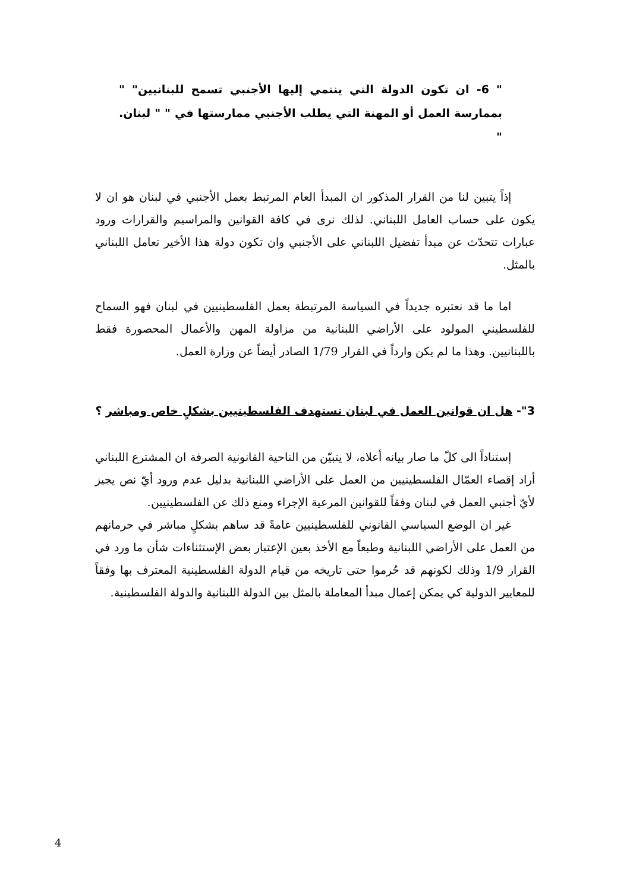" 6- ان تكون الدولة التي ينتمي إليها الأجنبي تسمح للبنانيين" " بممارسة العمل أو المهنة التي يطلب الأجنبي ممارستها في " " لبنان. "
إذاً يتبين لنا من القرار المذكور ان المبدأ العام المرتبط بعمل الأجنبي في لبنان هو ان لا يكون على حساب العامل اللبناني. لذلك نرى في كافة القوانين والمراسيم والقرارات ورود عبارات تتحدّث عن مبدأ تفضيل اللبناني على الأجنبي وان تكون دولة هذا الأخير تعامل اللبناني بالمثل.
اما ما قد نعتبره جديداً في السياسة المرتبطة بعمل الفلسطينيين في لبنان فهو السماح للفلسطيني المولود على الأراضي اللبنانية من مزاولة المهن والأعمال المحصورة فقط باللبنانيين. وهذا ما لم يكن وارداً في القرار 1/79 الصادر أيضاً عن وزارة العمل.
3"- هل ان قوانين العمل في لبنان تستهدف الفلسطينيين بشكلٍ خاص ومباشر ؟
إستناداً الى كلّ ما صار بيانه أعلاه، لا يتبيّن من الناحية القانونية الصرفة ان المشترع اللبناني أراد إقصاء العمّال الفلسطينيين من العمل على الأراضي اللبنانية بدليل عدم ورود أيّ نص يجيز لأيّ أجنبي العمل في لبنان وفقاً للقوانين المرعية الإجراء ومنع ذلك عن الفلسطينيين.
غير ان الوضع السياسي القانوني للفلسطينيين عامةً قد ساهم بشكلٍ مباشر في حرمانهم من العمل على الأراضي اللبنانية وطبعاً مع الأخذ بعين الإعتبار بعض الإستثناءات شأن ما ورد في القرار 1/9 وذلك لكونهم قد حُرموا حتى تاريخه من قيام الدولة الفلسطينية المعترف بها وفقاً للمعايير الدولية كي يمكن إعمال مبدأ المعاملة بالمثل بين الدولة اللبنانية والدولة الفلسطينية.
4